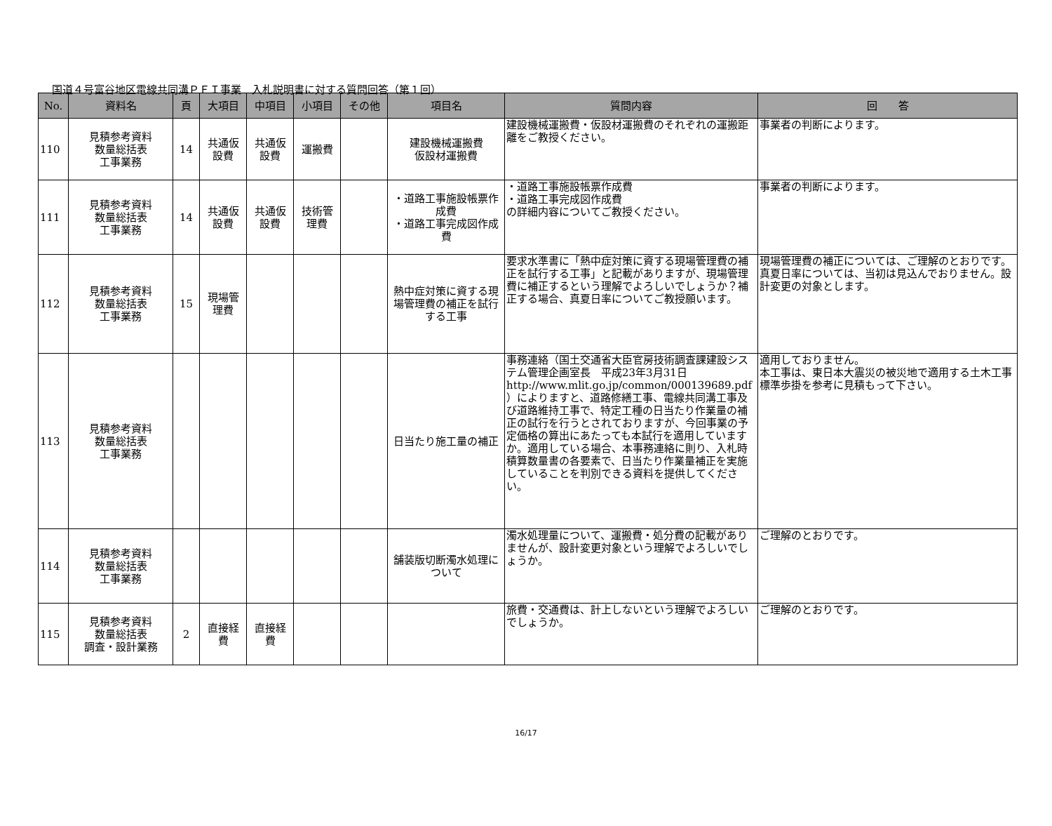国道４号富谷地区電線共同溝ＰＦＩ事業　入札説明書に対する質問回答（第１回）
| No. | 資料名 | 頁 | 大項目 | 中項目 | 小項目 | その他 | 項目名 | 質問内容 | 回 答 |
| --- | --- | --- | --- | --- | --- | --- | --- | --- | --- |
| 110 | 見積参考資料 数量総括表 工事業務 | 14 | 共通仮 設費 | 共通仮 設費 | 運搬費 | | 建設機械運搬費 仮設材運搬費 | 建設機械運搬費・仮設材運搬費のそれぞれの運搬距離をご教授ください。 | 事業者の判断によります。 |
| 111 | 見積参考資料 数量総括表 工事業務 | 14 | 共通仮 設費 | 共通仮 設費 | 技術管 理費 | | ・道路工事施設帳票作成費 ・道路工事完成図作成費 | ・道路工事施設帳票作成費 ・道路工事完成図作成費 の詳細内容についてご教授ください。 | 事業者の判断によります。 |
| 112 | 見積参考資料 数量総括表 工事業務 | 15 | 現場管 理費 | | | | 熱中症対策に資する現場管理費の補正を試行する工事 | 要求水準書に「熱中症対策に資する現場管理費の補正を試行する工事」と記載がありますが、現場管理費に補正するという理解でよろしいでしょうか？補正する場合、真夏日率についてご教授願います。 | 現場管理費の補正については、ご理解のとおりです。 真夏日率については、当初は見込んでおりません。設計変更の対象とします。 |
| 113 | 見積参考資料 数量総括表 工事業務 | | | | | | 日当たり施工量の補正 | 事務連絡（国土交通省大臣官房技術調査課建設システム管理企画室長 平成23年3月31日 http://www.mlit.go.jp/common/000139689.pdf ）によりますと、道路修繕工事、電線共同溝工事及び道路維持工事で、特定工種の日当たり作業量の補正の試行を行うとされておりますが、今回事業の予定価格の算出にあたっても本試行を適用していますか。適用している場合、本事務連絡に則り、入札時積算数量書の各要素で、日当たり作業量補正を実施していることを判別できる資料を提供してください。 | 適用しておりません。 本工事は、東日本大震災の被災地で適用する土木工事標準歩掛を参考に見積もって下さい。 |
| 114 | 見積参考資料 数量総括表 工事業務 | | | | | | 舗装版切断濁水処理について | 濁水処理量について、運搬費・処分費の記載がありませんが、設計変更対象という理解でよろしいでしょうか。 | ご理解のとおりです。 |
| 115 | 見積参考資料 数量総括表 調査・設計業務 | 2 | 直接経 費 | 直接経 費 | | | | 旅費・交通費は、計上しないという理解でよろしいでしょうか。 | ご理解のとおりです。 |
16/17